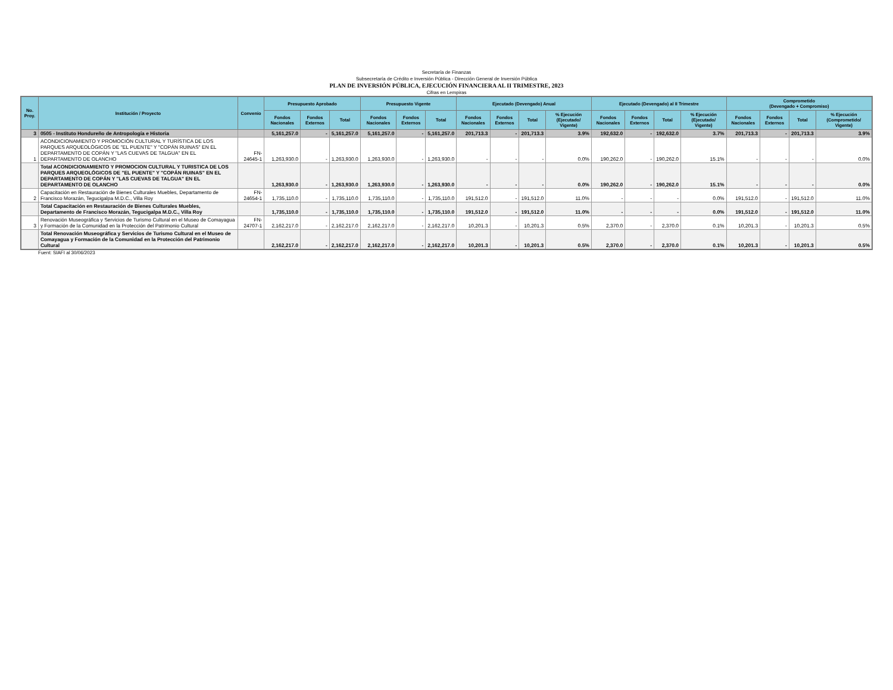Secretaría de Finanzas
Subsecretaría de Crédito e Inversión Pública - Dirección General de Inversión Pública
PLAN DE INVERSIÓN PÚBLICA, EJECUCIÓN FINANCIERA AL II TRIMESTRE, 2023
Cifras en Lempiras
| No. Proy. | Institución / Proyecto | Convenio | Presupuesto Aprobado | | | Presupuesto Vigente | | | Ejecutado (Devengado) Anual | | | | Ejecutado (Devengado) al II Trimestre | | | | Comprometido (Devengado + Compromiso) | | | |
| --- | --- | --- | --- | --- | --- | --- | --- | --- | --- | --- | --- | --- | --- | --- | --- | --- | --- | --- | --- | --- |
| | | | Fondos Nacionales | Fondos Externos | Total | Fondos Nacionales | Fondos Externos | Total | Fondos Nacionales | Fondos Externos | Total | % Ejecución (Ejecutado/ Vigente) | Fondos Nacionales | Fondos Externos | Total | % Ejecución (Ejecutado/ Vigente) | Fondos Nacionales | Fondos Externos | Total | % Ejecución (Comprometido/ Vigente) |
| 3 | 0505 - Instituto Hondureño de Antropología e Historia | | 5,161,257.0 | - | 5,161,257.0 | 5,161,257.0 | - | 5,161,257.0 | 201,713.3 | - | 201,713.3 | 3.9% | 192,632.0 | - | 192,632.0 | 3.7% | 201,713.3 | - | 201,713.3 | 3.9% |
| 1 | ACONDICIONAMIENTO Y PROMOCIÓN CULTURAL Y TURÍSTICA DE LOS PARQUES ARQUEOLÓGICOS DE "EL PUENTE" Y "COPÁN RUINAS" EN EL DEPARTAMENTO DE COPÁN Y "LAS CUEVAS DE TALGUA" EN EL DEPARTAMENTO DE OLANCHO | FN-24645-1 | 1,263,930.0 | - | 1,263,930.0 | 1,263,930.0 | - | 1,263,930.0 | - | - | - | 0.0% | 190,262.0 | - | 190,262.0 | 15.1% | - | - | - | 0.0% |
| | Total ACONDICIONAMIENTO Y PROMOCION CULTURAL Y TURISTICA DE LOS PARQUES ARQUEOLÓGICOS DE "EL PUENTE" Y "COPÁN RUINAS" EN EL DEPARTAMENTO DE COPÁN Y "LAS CUEVAS DE TALGUA" EN EL DEPARTAMENTO DE OLANCHO | | 1,263,930.0 | - | 1,263,930.0 | 1,263,930.0 | - | 1,263,930.0 | - | - | - | 0.0% | 190,262.0 | - | 190,262.0 | 15.1% | - | - | - | 0.0% |
| 2 | Capacitación en Restauración de Bienes Culturales Muebles, Departamento de Francisco Morazán, Tegucigalpa M.D.C., Villa Roy | FN-24654-1 | 1,735,110.0 | - | 1,735,110.0 | 1,735,110.0 | - | 1,735,110.0 | 191,512.0 | - | 191,512.0 | 11.0% | - | - | - | 0.0% | 191,512.0 | - | 191,512.0 | 11.0% |
| | Total Capacitación en Restauración de Bienes Culturales Muebles, Departamento de Francisco Morazán, Tegucigalpa M.D.C., Villa Roy | | 1,735,110.0 | - | 1,735,110.0 | 1,735,110.0 | - | 1,735,110.0 | 191,512.0 | - | 191,512.0 | 11.0% | - | - | - | 0.0% | 191,512.0 | - | 191,512.0 | 11.0% |
| 3 | Renovación Museográfica y Servicios de Turismo Cultural en el Museo de Comayagua y Formación de la Comunidad en la Protección del Patrimonio Cultural | FN-24707-1 | 2,162,217.0 | - | 2,162,217.0 | 2,162,217.0 | - | 2,162,217.0 | 10,201.3 | - | 10,201.3 | 0.5% | 2,370.0 | - | 2,370.0 | 0.1% | 10,201.3 | - | 10,201.3 | 0.5% |
| | Total Renovación Museográfica y Servicios de Turismo Cultural en el Museo de Comayagua y Formación de la Comunidad en la Protección del Patrimonio Cultural | | 2,162,217.0 | - | 2,162,217.0 | 2,162,217.0 | - | 2,162,217.0 | 10,201.3 | - | 10,201.3 | 0.5% | 2,370.0 | - | 2,370.0 | 0.1% | 10,201.3 | - | 10,201.3 | 0.5% |
Fuent: SIAFI al 30/06/2023